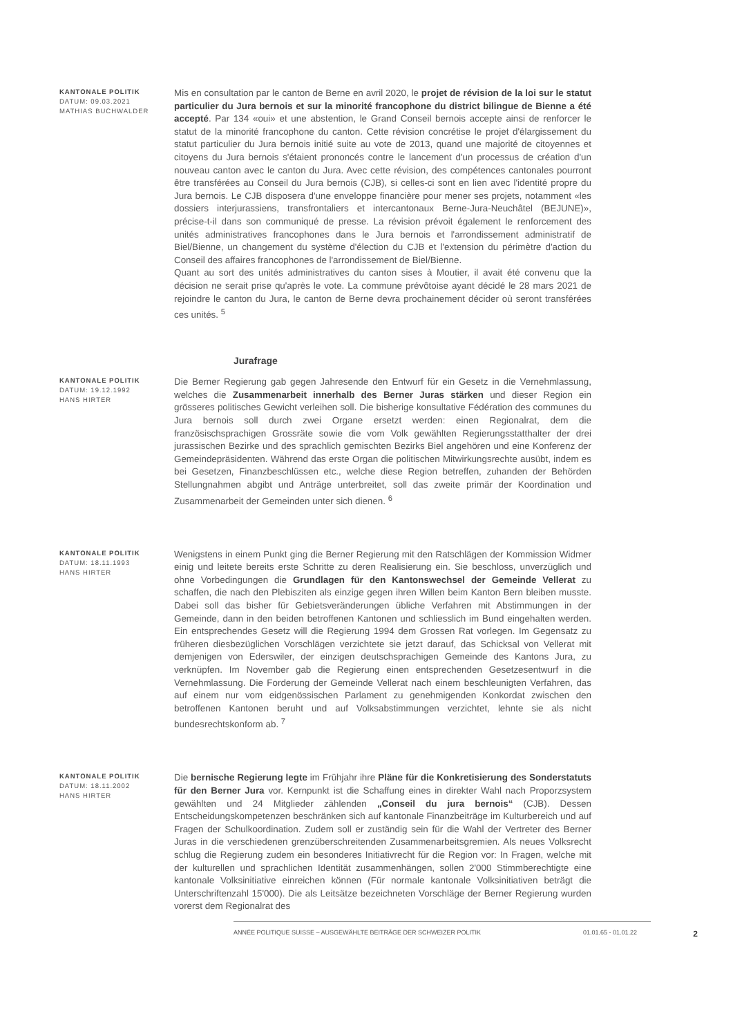KANTONALE POLITIK
DATUM: 09.03.2021
MATHIAS BUCHWALDER
Mis en consultation par le canton de Berne en avril 2020, le projet de révision de la loi sur le statut particulier du Jura bernois et sur la minorité francophone du district bilingue de Bienne a été accepté. Par 134 «oui» et une abstention, le Grand Conseil bernois accepte ainsi de renforcer le statut de la minorité francophone du canton. Cette révision concrétise le projet d'élargissement du statut particulier du Jura bernois initié suite au vote de 2013, quand une majorité de citoyennes et citoyens du Jura bernois s'étaient prononcés contre le lancement d'un processus de création d'un nouveau canton avec le canton du Jura. Avec cette révision, des compétences cantonales pourront être transférées au Conseil du Jura bernois (CJB), si celles-ci sont en lien avec l'identité propre du Jura bernois. Le CJB disposera d'une enveloppe financière pour mener ses projets, notamment «les dossiers interjurassiens, transfrontaliers et intercantonaux Berne-Jura-Neuchâtel (BEJUNE)», précise-t-il dans son communiqué de presse. La révision prévoit également le renforcement des unités administratives francophones dans le Jura bernois et l'arrondissement administratif de Biel/Bienne, un changement du système d'élection du CJB et l'extension du périmètre d'action du Conseil des affaires francophones de l'arrondissement de Biel/Bienne.
Quant au sort des unités administratives du canton sises à Moutier, il avait été convenu que la décision ne serait prise qu'après le vote. La commune prévôtoise ayant décidé le 28 mars 2021 de rejoindre le canton du Jura, le canton de Berne devra prochainement décider où seront transférées ces unités. <sup>5</sup>
Jurafrage
KANTONALE POLITIK
DATUM: 19.12.1992
HANS HIRTER
Die Berner Regierung gab gegen Jahresende den Entwurf für ein Gesetz in die Vernehmlassung, welches die Zusammenarbeit innerhalb des Berner Juras stärken und dieser Region ein grösseres politisches Gewicht verleihen soll. Die bisherige konsultative Fédération des communes du Jura bernois soll durch zwei Organe ersetzt werden: einen Regionalrat, dem die französischsprachigen Grossräte sowie die vom Volk gewählten Regierungsstatthalter der drei jurassischen Bezirke und des sprachlich gemischten Bezirks Biel angehören und eine Konferenz der Gemeindepräsidenten. Während das erste Organ die politischen Mitwirkungsrechte ausübt, indem es bei Gesetzen, Finanzbeschlüssen etc., welche diese Region betreffen, zuhanden der Behörden Stellungnahmen abgibt und Anträge unterbreitet, soll das zweite primär der Koordination und Zusammenarbeit der Gemeinden unter sich dienen. <sup>6</sup>
KANTONALE POLITIK
DATUM: 18.11.1993
HANS HIRTER
Wenigstens in einem Punkt ging die Berner Regierung mit den Ratschlägen der Kommission Widmer einig und leitete bereits erste Schritte zu deren Realisierung ein. Sie beschloss, unverzüglich und ohne Vorbedingungen die Grundlagen für den Kantonswechsel der Gemeinde Vellerat zu schaffen, die nach den Plebisziten als einzige gegen ihren Willen beim Kanton Bern bleiben musste. Dabei soll das bisher für Gebietsveränderungen übliche Verfahren mit Abstimmungen in der Gemeinde, dann in den beiden betroffenen Kantonen und schliesslich im Bund eingehalten werden. Ein entsprechendes Gesetz will die Regierung 1994 dem Grossen Rat vorlegen. Im Gegensatz zu früheren diesbezüglichen Vorschlägen verzichtete sie jetzt darauf, das Schicksal von Vellerat mit demjenigen von Ederswiler, der einzigen deutschsprachigen Gemeinde des Kantons Jura, zu verknüpfen. Im November gab die Regierung einen entsprechenden Gesetzesentwurf in die Vernehmlassung. Die Forderung der Gemeinde Vellerat nach einem beschleunigten Verfahren, das auf einem nur vom eidgenössischen Parlament zu genehmigenden Konkordat zwischen den betroffenen Kantonen beruht und auf Volksabstimmungen verzichtet, lehnte sie als nicht bundesrechtskonform ab. <sup>7</sup>
KANTONALE POLITIK
DATUM: 18.11.2002
HANS HIRTER
Die bernische Regierung legte im Frühjahr ihre Pläne für die Konkretisierung des Sonderstatuts für den Berner Jura vor. Kernpunkt ist die Schaffung eines in direkter Wahl nach Proporzsystem gewählten und 24 Mitglieder zählenden „Conseil du jura bernois“ (CJB). Dessen Entscheidungskompetenzen beschränken sich auf kantonale Finanzbeiträge im Kulturbereich und auf Fragen der Schulkoordination. Zudem soll er zuständig sein für die Wahl der Vertreter des Berner Juras in die verschiedenen grenzüberschreitenden Zusammenarbeitsgremien. Als neues Volksrecht schlug die Regierung zudem ein besonderes Initiativrecht für die Region vor: In Fragen, welche mit der kulturellen und sprachlichen Identität zusammenhängen, sollen 2'000 Stimmberechtigte eine kantonale Volksinitiative einreichen können (Für normale kantonale Volksinitiativen beträgt die Unterschriftenzahl 15'000). Die als Leitsätze bezeichneten Vorschläge der Berner Regierung wurden vorerst dem Regionalrat des
ANNÉE POLITIQUE SUISSE – AUSGEWÄHLTE BEITRÄGE DER SCHWEIZER POLITIK 01.01.65 - 01.01.22 2